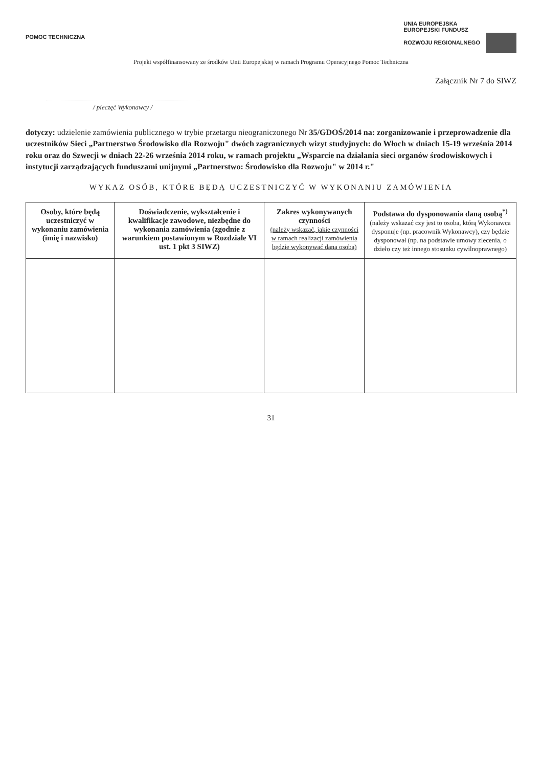POMOC TECHNICZNA
UNIA EUROPEJSKA
EUROPEJSKI FUNDUSZ
ROZWOJU REGIONALNEGO
Projekt współfinansowany ze środków Unii Europejskiej w ramach Programu Operacyjnego Pomoc Techniczna
Załącznik Nr 7 do SIWZ
/ pieczęć Wykonawcy /
dotyczy: udzielenie zamówienia publicznego w trybie przetargu nieograniczonego Nr 35/GDOŚ/2014 na: zorganizowanie i przeprowadzenie dla uczestników Sieci „Partnerstwo Środowisko dla Rozwoju" dwóch zagranicznych wizyt studyjnych: do Włoch w dniach 15-19 września 2014 roku oraz do Szwecji w dniach 22-26 września 2014 roku, w ramach projektu „Wsparcie na działania sieci organów środowiskowych i instytucji zarządzających funduszami unijnymi „Partnerstwo: Środowisko dla Rozwoju" w 2014 r."
WYKAZ OSÓB, KTÓRE BĘDĄ UCZESTNICZYĆ W WYKONANIU ZAMÓWIENIA
| Osoby, które będą uczestniczyć w wykonaniu zamówienia (imię i nazwisko) | Doświadczenie, wykształcenie i kwalifikacje zawodowe, niezbędne do wykonania zamówienia (zgodnie z warunkiem postawionym w Rozdziale VI ust. 1 pkt 3 SIWZ) | Zakres wykonywanych czynności (należy wskazać, jakie czynności w ramach realizacji zamówienia będzie wykonywać dana osoba) | Podstawa do dysponowania daną osobą<sup>*)</sup> (należy wskazać czy jest to osoba, którą Wykonawca dysponuje (np. pracownik Wykonawcy), czy będzie dysponował (np. na podstawie umowy zlecenia, o dzieło czy też innego stosunku cywilnoprawnego) |
| --- | --- | --- | --- |
31